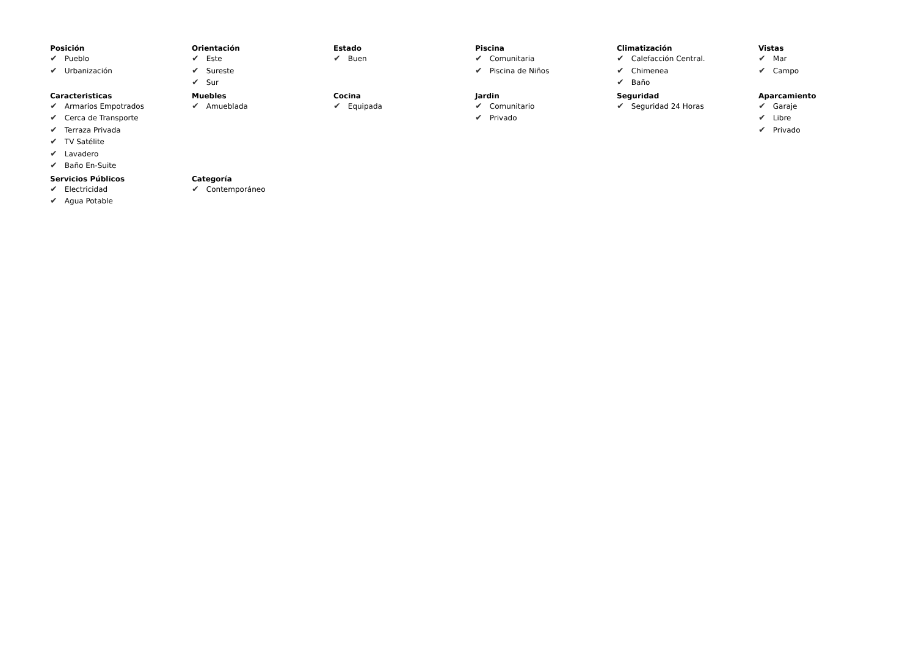Posición
✔ Pueblo
✔ Urbanización
Orientación
✔ Este
✔ Sureste
✔ Sur
Estado
✔ Buen
Piscina
✔ Comunitaria
✔ Piscina de Niños
Climatización
✔ Calefacción Central.
✔ Chimenea
✔ Baño
Vistas
✔ Mar
✔ Campo
Caracteristicas
✔ Armarios Empotrados
✔ Cerca de Transporte
✔ Terraza Privada
✔ TV Satélite
✔ Lavadero
✔ Baño En-Suite
Muebles
✔ Amueblada
Cocina
✔ Equipada
Jardin
✔ Comunitario
✔ Privado
Seguridad
✔ Seguridad 24 Horas
Aparcamiento
✔ Garaje
✔ Libre
✔ Privado
Servicios Públicos
✔ Electricidad
✔ Agua Potable
Categoría
✔ Contemporáneo